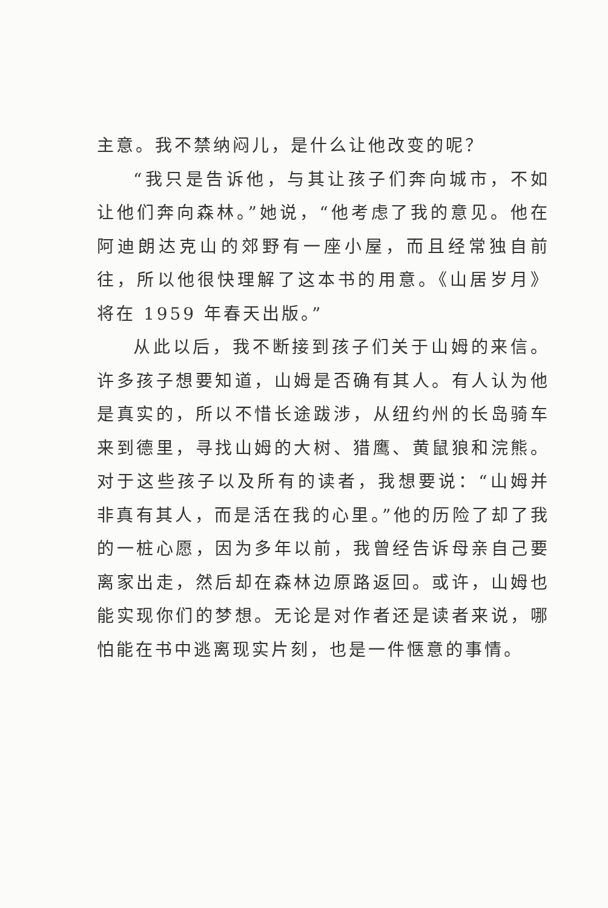主意。我不禁纳闷儿，是什么让他改变的呢？
“我只是告诉他，与其让孩子们奔向城市，不如让他们奔向森林。”她说，“他考虑了我的意见。他在阿迪朗达克山的郊野有一座小屋，而且经常独自前往，所以他很快理解了这本书的用意。《山居岁月》将在 1959 年春天出版。”
从此以后，我不断接到孩子们关于山姆的来信。许多孩子想要知道，山姆是否确有其人。有人认为他是真实的，所以不惜长途跋涉，从纽约州的长岛骑车来到德里，寻找山姆的大树、猎鹰、黄鼠狼和浣熊。对于这些孩子以及所有的读者，我想要说：“山姆并非真有其人，而是活在我的心里。”他的历险了却了我的一桩心愿，因为多年以前，我曾经告诉母亲自己要离家出走，然后却在森林边原路返回。或许，山姆也能实现你们的梦想。无论是对作者还是读者来说，哪怕能在书中逃离现实片刻，也是一件惬意的事情。